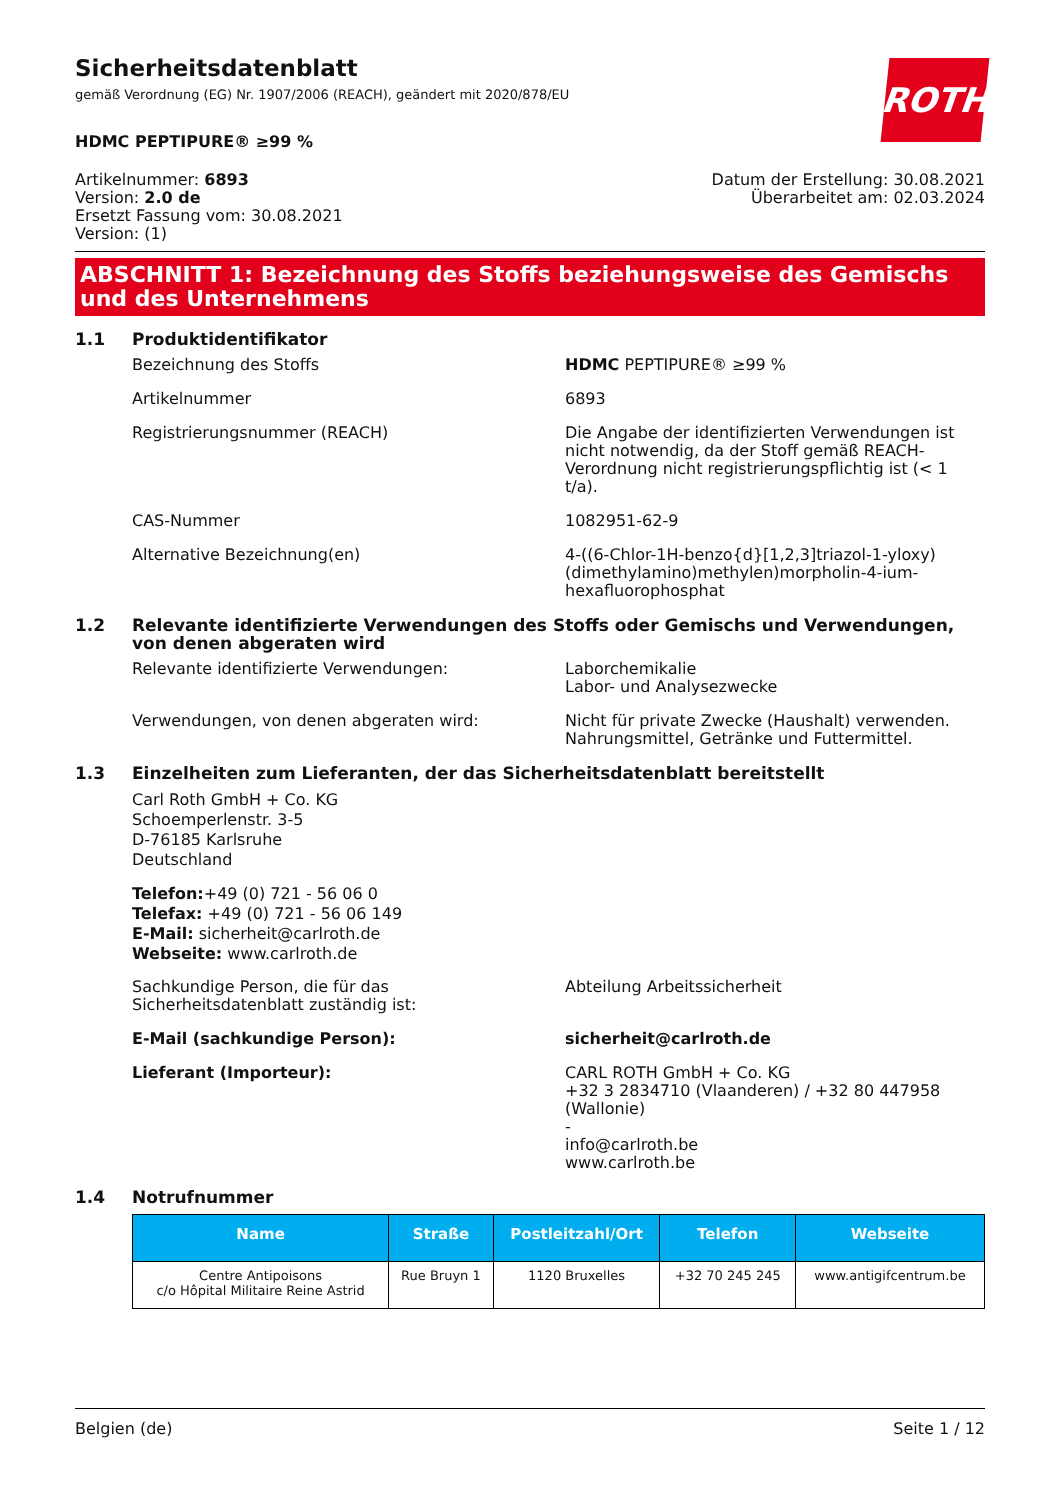Sicherheitsdatenblatt
gemäß Verordnung (EG) Nr. 1907/2006 (REACH), geändert mit 2020/878/EU
ROTH
HDMC PEPTIPURE® ≥99 %
Artikelnummer: 6893
Version: 2.0 de
Ersetzt Fassung vom: 30.08.2021
Version: (1)
Datum der Erstellung: 30.08.2021
Überarbeitet am: 02.03.2024
ABSCHNITT 1: Bezeichnung des Stoffs beziehungsweise des Gemischs und des Unternehmens
1.1 Produktidentifikator
Bezeichnung des Stoffs HDMC PEPTIPURE® ≥99 %
Artikelnummer 6893
Registrierungsnummer (REACH) Die Angabe der identifizierten Verwendungen ist nicht notwendig, da der Stoff gemäß REACH-Verordnung nicht registrierungspflichtig ist (< 1 t/a).
CAS-Nummer 1082951-62-9
Alternative Bezeichnung(en) 4-((6-Chlor-1H-benzo{d}[1,2,3]triazol-1-yloxy)(dimethylamino)methylen)morpholin-4-ium-hexafluorophosphat
1.2 Relevante identifizierte Verwendungen des Stoffs oder Gemischs und Verwendungen, von denen abgeraten wird
Relevante identifizierte Verwendungen: Laborchemikalie
Labor- und Analysezwecke
Verwendungen, von denen abgeraten wird: Nicht für private Zwecke (Haushalt) verwenden.
Nahrungsmittel, Getränke und Futtermittel.
1.3 Einzelheiten zum Lieferanten, der das Sicherheitsdatenblatt bereitstellt
Carl Roth GmbH + Co. KG
Schoemperlenstr. 3-5
D-76185 Karlsruhe
Deutschland
Telefon:+49 (0) 721 - 56 06 0
Telefax: +49 (0) 721 - 56 06 149
E-Mail: sicherheit@carlroth.de
Webseite: www.carlroth.de
Sachkundige Person, die für das Sicherheitsdatenblatt zuständig ist:
Abteilung Arbeitssicherheit
E-Mail (sachkundige Person): sicherheit@carlroth.de
Lieferant (Importeur): CARL ROTH GmbH + Co. KG
+32 3 2834710 (Vlaanderen) / +32 80 447958 (Wallonie)
-
info@carlroth.be
www.carlroth.be
1.4 Notrufnummer
| Name | Straße | Postleitzahl/Ort | Telefon | Webseite |
| --- | --- | --- | --- | --- |
| Centre Antipoisons c/o Hôpital Militaire Reine Astrid | Rue Bruyn 1 | 1120 Bruxelles | +32 70 245 245 | www.antigifcentrum.be |
Belgien (de) Seite 1 / 12